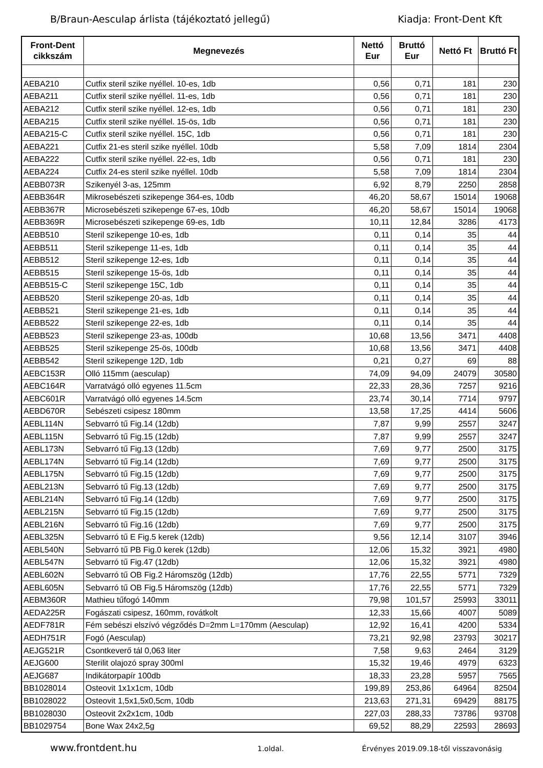B/Braun-Aesculap árlista (tájékoztató jellegű) Kiadja: Front-Dent Kft
| Front-Dent cikkszám | Megnevezés | Nettó Eur | Bruttó Eur | Nettó Ft | Bruttó Ft |
| --- | --- | --- | --- | --- | --- |
| AEBA210 | Cutfix steril szike nyéllel. 10-es, 1db | 0,56 | 0,71 | 181 | 230 |
| AEBA211 | Cutfix steril szike nyéllel. 11-es, 1db | 0,56 | 0,71 | 181 | 230 |
| AEBA212 | Cutfix steril szike nyéllel. 12-es, 1db | 0,56 | 0,71 | 181 | 230 |
| AEBA215 | Cutfix steril szike nyéllel. 15-ös, 1db | 0,56 | 0,71 | 181 | 230 |
| AEBA215-C | Cutfix steril szike nyéllel. 15C, 1db | 0,56 | 0,71 | 181 | 230 |
| AEBA221 | Cutfix 21-es steril szike nyéllel. 10db | 5,58 | 7,09 | 1814 | 2304 |
| AEBA222 | Cutfix steril szike nyéllel. 22-es, 1db | 0,56 | 0,71 | 181 | 230 |
| AEBA224 | Cutfix 24-es steril szike nyéllel. 10db | 5,58 | 7,09 | 1814 | 2304 |
| AEBB073R | Szikenyél 3-as, 125mm | 6,92 | 8,79 | 2250 | 2858 |
| AEBB364R | Mikrosebészeti szikepenge 364-es, 10db | 46,20 | 58,67 | 15014 | 19068 |
| AEBB367R | Microsebészeti szikepenge 67-es, 10db | 46,20 | 58,67 | 15014 | 19068 |
| AEBB369R | Microsebészeti szikepenge 69-es, 1db | 10,11 | 12,84 | 3286 | 4173 |
| AEBB510 | Steril szikepenge 10-es, 1db | 0,11 | 0,14 | 35 | 44 |
| AEBB511 | Steril szikepenge 11-es, 1db | 0,11 | 0,14 | 35 | 44 |
| AEBB512 | Steril szikepenge 12-es, 1db | 0,11 | 0,14 | 35 | 44 |
| AEBB515 | Steril szikepenge 15-ös, 1db | 0,11 | 0,14 | 35 | 44 |
| AEBB515-C | Steril szikepenge 15C, 1db | 0,11 | 0,14 | 35 | 44 |
| AEBB520 | Steril szikepenge 20-as, 1db | 0,11 | 0,14 | 35 | 44 |
| AEBB521 | Steril szikepenge 21-es, 1db | 0,11 | 0,14 | 35 | 44 |
| AEBB522 | Steril szikepenge 22-es, 1db | 0,11 | 0,14 | 35 | 44 |
| AEBB523 | Steril szikepenge 23-as, 100db | 10,68 | 13,56 | 3471 | 4408 |
| AEBB525 | Steril szikepenge 25-ös, 100db | 10,68 | 13,56 | 3471 | 4408 |
| AEBB542 | Steril szikepenge 12D, 1db | 0,21 | 0,27 | 69 | 88 |
| AEBC153R | Olló 115mm (aesculap) | 74,09 | 94,09 | 24079 | 30580 |
| AEBC164R | Varratvágó olló egyenes 11.5cm | 22,33 | 28,36 | 7257 | 9216 |
| AEBC601R | Varratvágó olló egyenes 14.5cm | 23,74 | 30,14 | 7714 | 9797 |
| AEBD670R | Sebészeti csipesz 180mm | 13,58 | 17,25 | 4414 | 5606 |
| AEBL114N | Sebvarró tű Fig.14 (12db) | 7,87 | 9,99 | 2557 | 3247 |
| AEBL115N | Sebvarró tű Fig.15 (12db) | 7,87 | 9,99 | 2557 | 3247 |
| AEBL173N | Sebvarró tű Fig.13 (12db) | 7,69 | 9,77 | 2500 | 3175 |
| AEBL174N | Sebvarró tű Fig.14 (12db) | 7,69 | 9,77 | 2500 | 3175 |
| AEBL175N | Sebvarró tű Fig.15 (12db) | 7,69 | 9,77 | 2500 | 3175 |
| AEBL213N | Sebvarró tű Fig.13 (12db) | 7,69 | 9,77 | 2500 | 3175 |
| AEBL214N | Sebvarró tű Fig.14 (12db) | 7,69 | 9,77 | 2500 | 3175 |
| AEBL215N | Sebvarró tű Fig.15 (12db) | 7,69 | 9,77 | 2500 | 3175 |
| AEBL216N | Sebvarró tű Fig.16 (12db) | 7,69 | 9,77 | 2500 | 3175 |
| AEBL325N | Sebvarró tű E Fig.5 kerek (12db) | 9,56 | 12,14 | 3107 | 3946 |
| AEBL540N | Sebvarró tű PB Fig.0 kerek (12db) | 12,06 | 15,32 | 3921 | 4980 |
| AEBL547N | Sebvarró tű Fig.47 (12db) | 12,06 | 15,32 | 3921 | 4980 |
| AEBL602N | Sebvarró tű OB Fig.2 Háromszög (12db) | 17,76 | 22,55 | 5771 | 7329 |
| AEBL605N | Sebvarró tű OB Fig.5 Háromszög (12db) | 17,76 | 22,55 | 5771 | 7329 |
| AEBM360R | Mathieu tűfogó 140mm | 79,98 | 101,57 | 25993 | 33011 |
| AEDA225R | Fogászati csipesz, 160mm, rovátkolt | 12,33 | 15,66 | 4007 | 5089 |
| AEDF781R | Fém sebészi elszívó végződés D=2mm L=170mm (Aesculap) | 12,92 | 16,41 | 4200 | 5334 |
| AEDH751R | Fogó (Aesculap) | 73,21 | 92,98 | 23793 | 30217 |
| AEJG521R | Csontkeverő tál 0,063 liter | 7,58 | 9,63 | 2464 | 3129 |
| AEJG600 | Sterilit olajozó spray 300ml | 15,32 | 19,46 | 4979 | 6323 |
| AEJG687 | Indikátorpapír 100db | 18,33 | 23,28 | 5957 | 7565 |
| BB1028014 | Osteovit 1x1x1cm, 10db | 199,89 | 253,86 | 64964 | 82504 |
| BB1028022 | Osteovit 1,5x1,5x0,5cm, 10db | 213,63 | 271,31 | 69429 | 88175 |
| BB1028030 | Osteovit 2x2x1cm, 10db | 227,03 | 288,33 | 73786 | 93708 |
| BB1029754 | Bone Wax 24x2,5g | 69,52 | 88,29 | 22593 | 28693 |
www.frontdent.hu 1.oldal. Érvényes 2019.09.18-től visszavonásig